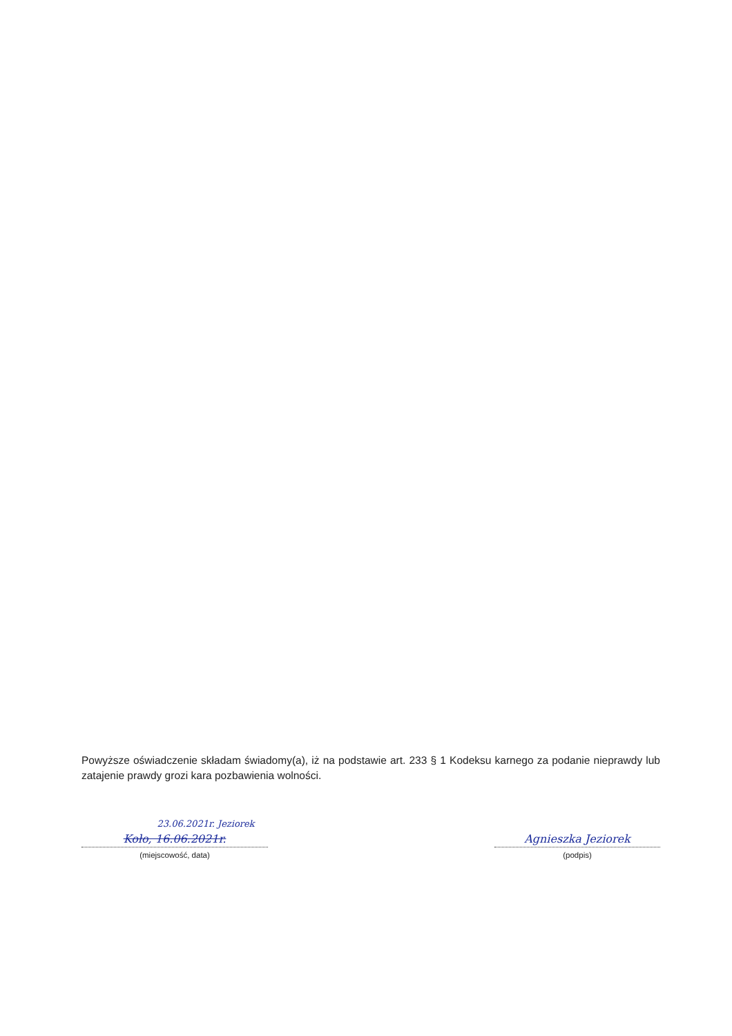Powyższe oświadczenie składam świadomy(a), iż na podstawie art. 233 § 1 Kodeksu karnego za podanie nieprawdy lub zatajenie prawdy grozi kara pozbawienia wolności.
23.06.2021r. Jeziorek
Koło, 16.06.2021r.
(miejscowość, data)
Agnieszka Jeziorek
(podpis)